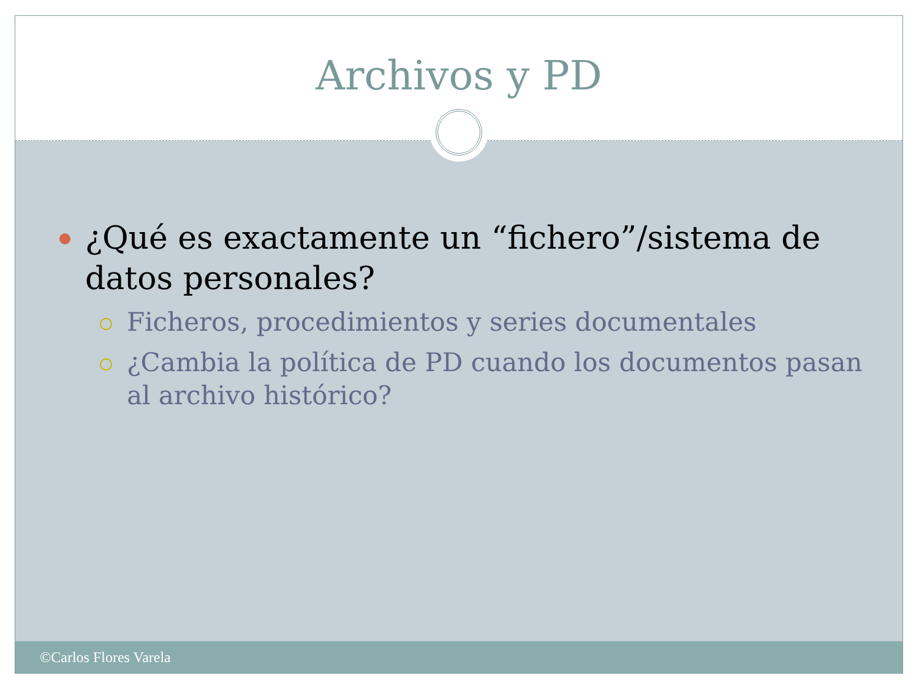Archivos y PD
¿Qué es exactamente un “fichero”/sistema de datos personales?
Ficheros, procedimientos y series documentales
¿Cambia la política de PD cuando los documentos pasan al archivo histórico?
©Carlos Flores Varela